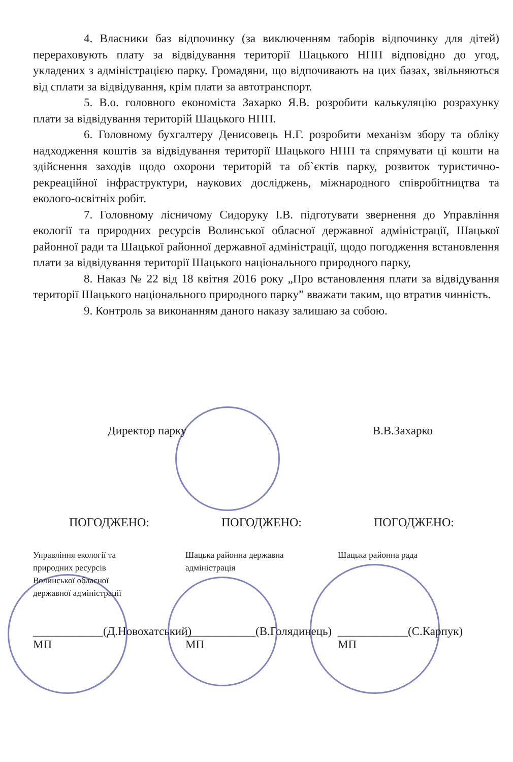4. Власники баз відпочинку (за виключенням таборів відпочинку для дітей) перераховують плату за відвідування території Шацького НПП відповідно до угод, укладених з адміністрацією парку. Громадяни, що відпочивають на цих базах, звільняються від сплати за відвідування, крім плати за автотранспорт.
5. В.о. головного економіста Захарко Я.В. розробити калькуляцію розрахунку плати за відвідування територій Шацького НПП.
6. Головному бухгалтеру Денисовець Н.Г. розробити механізм збору та обліку надходження коштів за відвідування території Шацького НПП та спрямувати ці кошти на здійснення заходів щодо охорони територій та об`єктів парку, розвиток туристично-рекреаційної інфраструктури, наукових досліджень, міжнародного співробітництва та еколого-освітніх робіт.
7. Головному лісничому Сидоруку І.В. підготувати звернення до Управління екології та природних ресурсів Волинської обласної державної адміністрації, Шацької районної ради та Шацької районної державної адміністрації, щодо погодження встановлення плати за відвідування території Шацького національного природного парку,
8. Наказ № 22 від 18 квітня 2016 року „Про встановлення плати за відвідування території Шацького національного природного парку” вважати таким, що втратив чинність.
9. Контроль за виконанням даного наказу залишаю за собою.
Директор парку В.В.Захарко
ПОГОДЖЕНО:
Управління екології та
природних ресурсів
Волинської обласної
державної адміністрації
____________(Д.Новохатський)
МП
ПОГОДЖЕНО:
Шацька районна державна
адміністрація
____________(В.Голядинець)
МП
ПОГОДЖЕНО:
Шацька районна рада
____________(С.Карпук)
МП